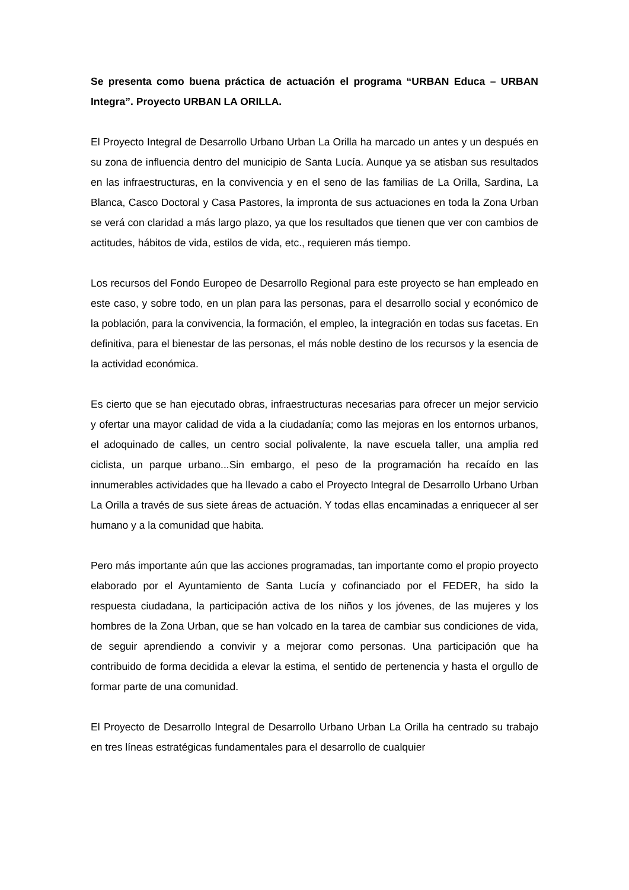Se presenta como buena práctica de actuación el programa “URBAN Educa – URBAN Integra”. Proyecto URBAN LA ORILLA.
El Proyecto Integral de Desarrollo Urbano Urban La Orilla ha marcado un antes y un después en su zona de influencia dentro del municipio de Santa Lucía. Aunque ya se atisban sus resultados en las infraestructuras, en la convivencia y en el seno de las familias de La Orilla, Sardina, La Blanca, Casco Doctoral y Casa Pastores, la impronta de sus actuaciones en toda la Zona Urban se verá con claridad a más largo plazo, ya que los resultados que tienen que ver con cambios de actitudes, hábitos de vida, estilos de vida, etc., requieren más tiempo.
Los recursos del Fondo Europeo de Desarrollo Regional para este proyecto se han empleado en este caso, y sobre todo, en un plan para las personas, para el desarrollo social y económico de la población, para la convivencia, la formación, el empleo, la integración en todas sus facetas. En definitiva, para el bienestar de las personas, el más noble destino de los recursos y la esencia de la actividad económica.
Es cierto que se han ejecutado obras, infraestructuras necesarias para ofrecer un mejor servicio y ofertar una mayor calidad de vida a la ciudadanía; como las mejoras en los entornos urbanos, el adoquinado de calles, un centro social polivalente, la nave escuela taller, una amplia red ciclista, un parque urbano...Sin embargo, el peso de la programación ha recaído en las innumerables actividades que ha llevado a cabo el Proyecto Integral de Desarrollo Urbano Urban La Orilla a través de sus siete áreas de actuación. Y todas ellas encaminadas a enriquecer al ser humano y a la comunidad que habita.
Pero más importante aún que las acciones programadas, tan importante como el propio proyecto elaborado por el Ayuntamiento de Santa Lucía y cofinanciado por el FEDER, ha sido la respuesta ciudadana, la participación activa de los niños y los jóvenes, de las mujeres y los hombres de la Zona Urban, que se han volcado en la tarea de cambiar sus condiciones de vida, de seguir aprendiendo a convivir y a mejorar como personas. Una participación que ha contribuido de forma decidida a elevar la estima, el sentido de pertenencia y hasta el orgullo de formar parte de una comunidad.
El Proyecto de Desarrollo Integral de Desarrollo Urbano Urban La Orilla ha centrado su trabajo en tres líneas estratégicas fundamentales para el desarrollo de cualquier